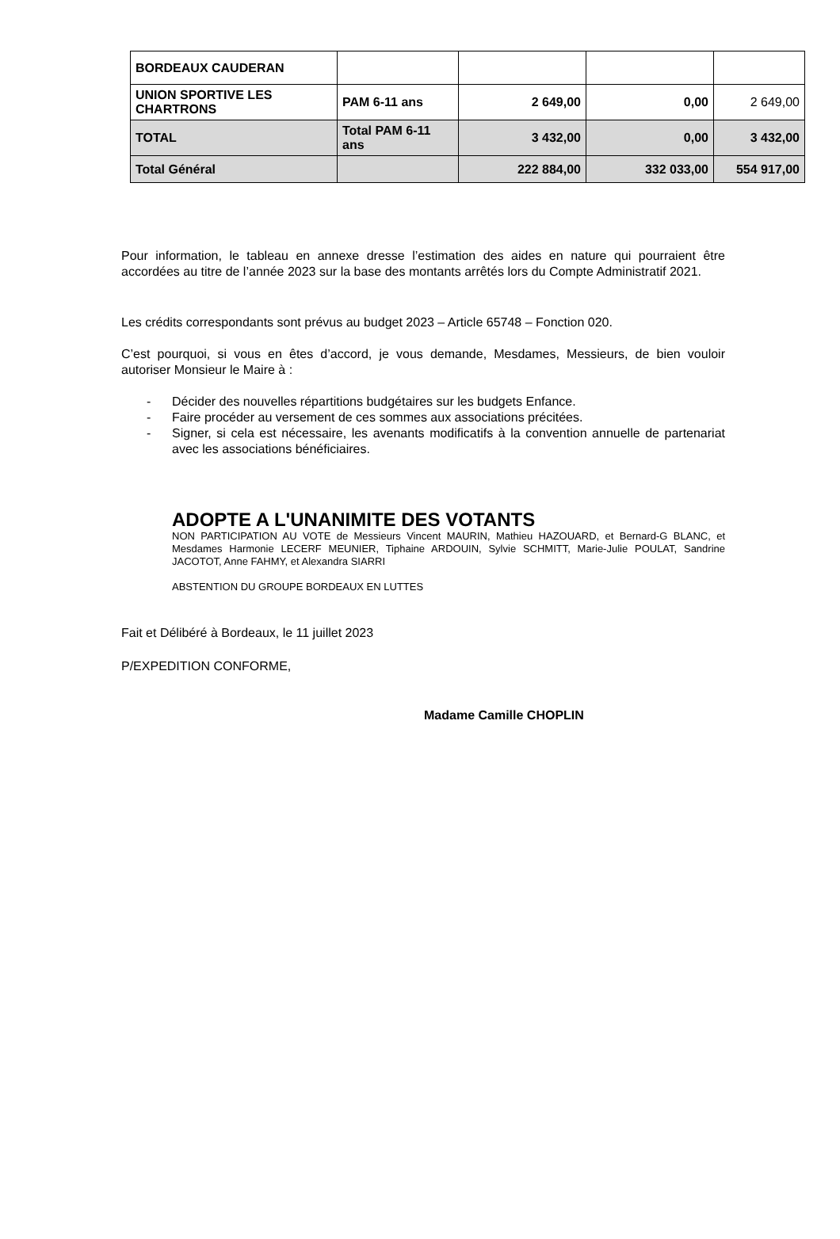| BORDEAUX CAUDERAN | | | | |
| UNION SPORTIVE LES CHARTRONS | PAM 6-11 ans | 2 649,00 | 0,00 | 2 649,00 |
| TOTAL | Total PAM 6-11 ans | 3 432,00 | 0,00 | 3 432,00 |
| Total Général | | 222 884,00 | 332 033,00 | 554 917,00 |
Pour information, le tableau en annexe dresse l’estimation des aides en nature qui pourraient être accordées au titre de l’année 2023 sur la base des montants arrêtés lors du Compte Administratif 2021.
Les crédits correspondants sont prévus au budget 2023 – Article 65748 – Fonction 020.
C’est pourquoi, si vous en êtes d’accord, je vous demande, Mesdames, Messieurs, de bien vouloir autoriser Monsieur le Maire à :
- Décider des nouvelles répartitions budgétaires sur les budgets Enfance.
- Faire procéder au versement de ces sommes aux associations précitées.
- Signer, si cela est nécessaire, les avenants modificatifs à la convention annuelle de partenariat avec les associations bénéficiaires.
ADOPTE A L'UNANIMITE DES VOTANTS
NON PARTICIPATION AU VOTE de Messieurs Vincent MAURIN, Mathieu HAZOUARD, et Bernard-G BLANC, et Mesdames Harmonie LECERF MEUNIER, Tiphaine ARDOUIN, Sylvie SCHMITT, Marie-Julie POULAT, Sandrine JACOTOT, Anne FAHMY, et Alexandra SIARRI
ABSTENTION DU GROUPE BORDEAUX EN LUTTES
Fait et Délibéré à Bordeaux, le 11 juillet 2023
P/EXPEDITION CONFORME,
Madame Camille CHOPLIN